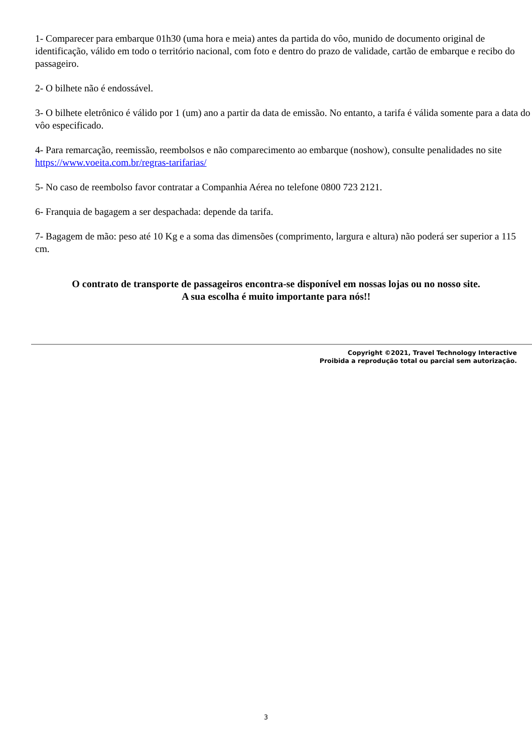1- Comparecer para embarque 01h30 (uma hora e meia) antes da partida do vôo, munido de documento original de identificação, válido em todo o território nacional, com foto e dentro do prazo de validade, cartão de embarque e recibo do passageiro.
2- O bilhete não é endossável.
3- O bilhete eletrônico é válido por 1 (um) ano a partir da data de emissão. No entanto, a tarifa é válida somente para a data do vôo especificado.
4- Para remarcação, reemissão, reembolsos e não comparecimento ao embarque (noshow), consulte penalidades no site https://www.voeita.com.br/regras-tarifarias/
5- No caso de reembolso favor contratar a Companhia Aérea no telefone 0800 723 2121.
6- Franquia de bagagem a ser despachada: depende da tarifa.
7- Bagagem de mão: peso até 10 Kg e a soma das dimensões (comprimento, largura e altura) não poderá ser superior a 115 cm.
O contrato de transporte de passageiros encontra-se disponível em nossas lojas ou no nosso site.
A sua escolha é muito importante para nós!!
Copyright ©2021, Travel Technology Interactive
Proibida a reprodução total ou parcial sem autorização.
3